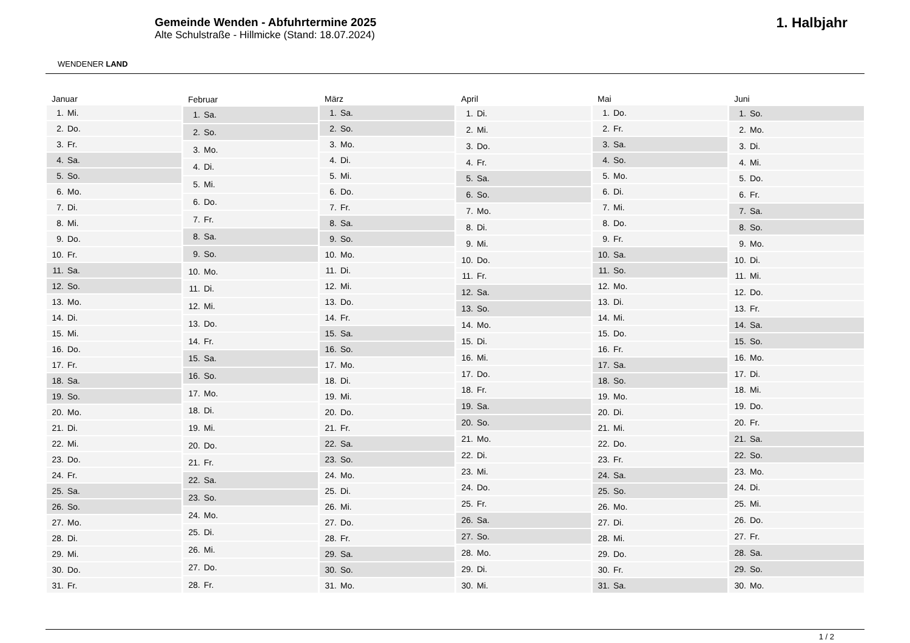WENDENER LAND
Gemeinde Wenden - Abfuhrtermine 2025
Alte Schulstraße - Hillmicke (Stand: 18.07.2024)
1. Halbjahr
| Januar | |
| --- | --- |
| 1. | Mi. |
| 2. | Do. |
| 3. | Fr. |
| 4. | Sa. |
| 5. | So. |
| 6. | Mo. |
| 7. | Di. |
| 8. | Mi. |
| 9. | Do. |
| 10. | Fr. |
| 11. | Sa. |
| 12. | So. |
| 13. | Mo. |
| 14. | Di. |
| 15. | Mi. |
| 16. | Do. |
| 17. | Fr. |
| 18. | Sa. |
| 19. | So. |
| 20. | Mo. |
| 21. | Di. |
| 22. | Mi. |
| 23. | Do. |
| 24. | Fr. |
| 25. | Sa. |
| 26. | So. |
| 27. | Mo. |
| 28. | Di. |
| 29. | Mi. |
| 30. | Do. |
| 31. | Fr. |
| Februar | |
| --- | --- |
| 1. | Sa. |
| 2. | So. |
| 3. | Mo. |
| 4. | Di. |
| 5. | Mi. |
| 6. | Do. |
| 7. | Fr. |
| 8. | Sa. |
| 9. | So. |
| 10. | Mo. |
| 11. | Di. |
| 12. | Mi. |
| 13. | Do. |
| 14. | Fr. |
| 15. | Sa. |
| 16. | So. |
| 17. | Mo. |
| 18. | Di. |
| 19. | Mi. |
| 20. | Do. |
| 21. | Fr. |
| 22. | Sa. |
| 23. | So. |
| 24. | Mo. |
| 25. | Di. |
| 26. | Mi. |
| 27. | Do. |
| 28. | Fr. |
| März | |
| --- | --- |
| 1. | Sa. |
| 2. | So. |
| 3. | Mo. |
| 4. | Di. |
| 5. | Mi. |
| 6. | Do. |
| 7. | Fr. |
| 8. | Sa. |
| 9. | So. |
| 10. | Mo. |
| 11. | Di. |
| 12. | Mi. |
| 13. | Do. |
| 14. | Fr. |
| 15. | Sa. |
| 16. | So. |
| 17. | Mo. |
| 18. | Di. |
| 19. | Mi. |
| 20. | Do. |
| 21. | Fr. |
| 22. | Sa. |
| 23. | So. |
| 24. | Mo. |
| 25. | Di. |
| 26. | Mi. |
| 27. | Do. |
| 28. | Fr. |
| 29. | Sa. |
| 30. | So. |
| 31. | Mo. |
| April | |
| --- | --- |
| 1. | Di. |
| 2. | Mi. |
| 3. | Do. |
| 4. | Fr. |
| 5. | Sa. |
| 6. | So. |
| 7. | Mo. |
| 8. | Di. |
| 9. | Mi. |
| 10. | Do. |
| 11. | Fr. |
| 12. | Sa. |
| 13. | So. |
| 14. | Mo. |
| 15. | Di. |
| 16. | Mi. |
| 17. | Do. |
| 18. | Fr. |
| 19. | Sa. |
| 20. | So. |
| 21. | Mo. |
| 22. | Di. |
| 23. | Mi. |
| 24. | Do. |
| 25. | Fr. |
| 26. | Sa. |
| 27. | So. |
| 28. | Mo. |
| 29. | Di. |
| 30. | Mi. |
| Mai | |
| --- | --- |
| 1. | Do. |
| 2. | Fr. |
| 3. | Sa. |
| 4. | So. |
| 5. | Mo. |
| 6. | Di. |
| 7. | Mi. |
| 8. | Do. |
| 9. | Fr. |
| 10. | Sa. |
| 11. | So. |
| 12. | Mo. |
| 13. | Di. |
| 14. | Mi. |
| 15. | Do. |
| 16. | Fr. |
| 17. | Sa. |
| 18. | So. |
| 19. | Mo. |
| 20. | Di. |
| 21. | Mi. |
| 22. | Do. |
| 23. | Fr. |
| 24. | Sa. |
| 25. | So. |
| 26. | Mo. |
| 27. | Di. |
| 28. | Mi. |
| 29. | Do. |
| 30. | Fr. |
| 31. | Sa. |
| Juni | |
| --- | --- |
| 1. | So. |
| 2. | Mo. |
| 3. | Di. |
| 4. | Mi. |
| 5. | Do. |
| 6. | Fr. |
| 7. | Sa. |
| 8. | So. |
| 9. | Mo. |
| 10. | Di. |
| 11. | Mi. |
| 12. | Do. |
| 13. | Fr. |
| 14. | Sa. |
| 15. | So. |
| 16. | Mo. |
| 17. | Di. |
| 18. | Mi. |
| 19. | Do. |
| 20. | Fr. |
| 21. | Sa. |
| 22. | So. |
| 23. | Mo. |
| 24. | Di. |
| 25. | Mi. |
| 26. | Do. |
| 27. | Fr. |
| 28. | Sa. |
| 29. | So. |
| 30. | Mo. |
1 / 2